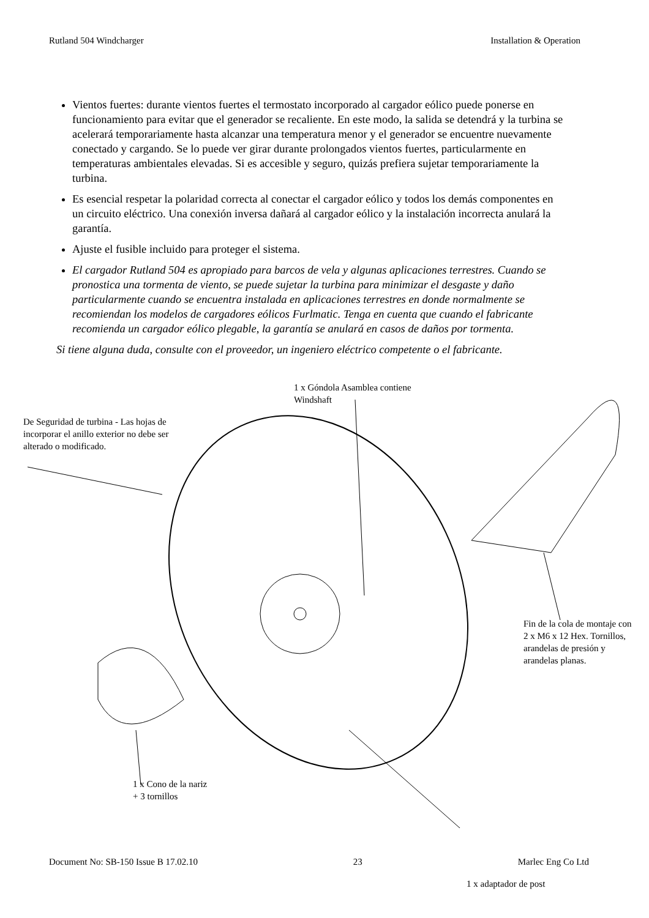Rutland 504 Windcharger Installation & Operation
Vientos fuertes: durante vientos fuertes el termostato incorporado al cargador eólico puede ponerse en funcionamiento para evitar que el generador se recaliente. En este modo, la salida se detendrá y la turbina se acelerará temporariamente hasta alcanzar una temperatura menor y el generador se encuentre nuevamente conectado y cargando. Se lo puede ver girar durante prolongados vientos fuertes, particularmente en temperaturas ambientales elevadas. Si es accesible y seguro, quizás prefiera sujetar temporariamente la turbina.
Es esencial respetar la polaridad correcta al conectar el cargador eólico y todos los demás componentes en un circuito eléctrico. Una conexión inversa dañará al cargador eólico y la instalación incorrecta anulará la garantía.
Ajuste el fusible incluido para proteger el sistema.
El cargador Rutland 504 es apropiado para barcos de vela y algunas aplicaciones terrestres. Cuando se pronostica una tormenta de viento, se puede sujetar la turbina para minimizar el desgaste y daño particularmente cuando se encuentra instalada en aplicaciones terrestres en donde normalmente se recomiendan los modelos de cargadores eólicos Furlmatic. Tenga en cuenta que cuando el fabricante recomienda un cargador eólico plegable, la garantía se anulará en casos de daños por tormenta.
Si tiene alguna duda, consulte con el proveedor, un ingeniero eléctrico competente o el fabricante.
1 x Góndola Asamblea contiene
Windshaft
De Seguridad de turbina - Las hojas de incorporar el anillo exterior no debe ser alterado o modificado.
Fin de la cola de montaje con 2 x M6 x 12 Hex. Tornillos, arandelas de presión y arandelas planas.
1 x Cono de la nariz
+ 3 tornillos
Document No: SB-150 Issue B 17.02.10 23 Marlec Eng Co Ltd
1 x adaptador de post